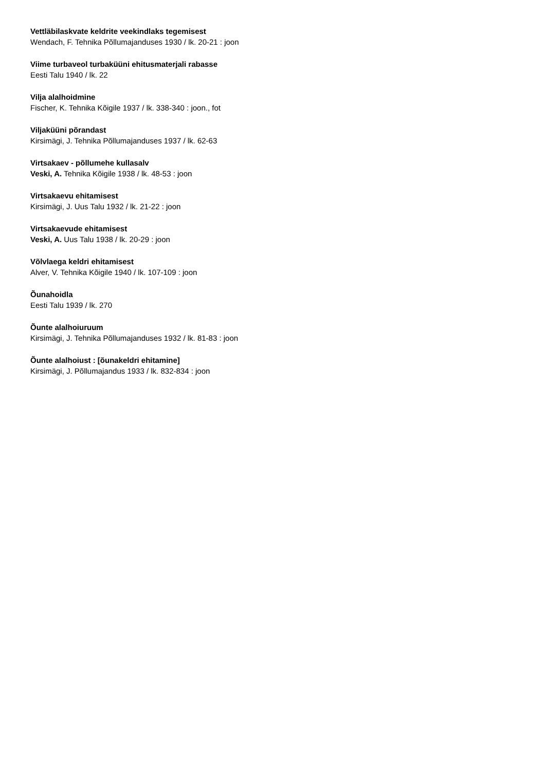Vettläbilaskvate keldrite veekindlaks tegemisest
Wendach, F. Tehnika Põllumajanduses 1930 / lk. 20-21 : joon
Viime turbaveol turbaküüni ehitusmaterjali rabasse
Eesti Talu 1940 / lk. 22
Vilja alalhoidmine
Fischer, K. Tehnika Kõigile 1937 / lk. 338-340 : joon., fot
Viljaküüni põrandast
Kirsimägi, J. Tehnika Põllumajanduses 1937 / lk. 62-63
Virtsakaev - põllumehe kullasalv
Veski, A. Tehnika Kõigile 1938 / lk. 48-53 : joon
Virtsakaevu ehitamisest
Kirsimägi, J. Uus Talu 1932 / lk. 21-22 : joon
Virtsakaevude ehitamisest
Veski, A. Uus Talu 1938 / lk. 20-29 : joon
Võlvlaega keldri ehitamisest
Alver, V. Tehnika Kõigile 1940 / lk. 107-109 : joon
Õunahoidla
Eesti Talu 1939 / lk. 270
Õunte alalhoiuruum
Kirsimägi, J. Tehnika Põllumajanduses 1932 / lk. 81-83 : joon
Õunte alalhoiust : [õunakeldri ehitamine]
Kirsimägi, J. Põllumajandus 1933 / lk. 832-834 : joon